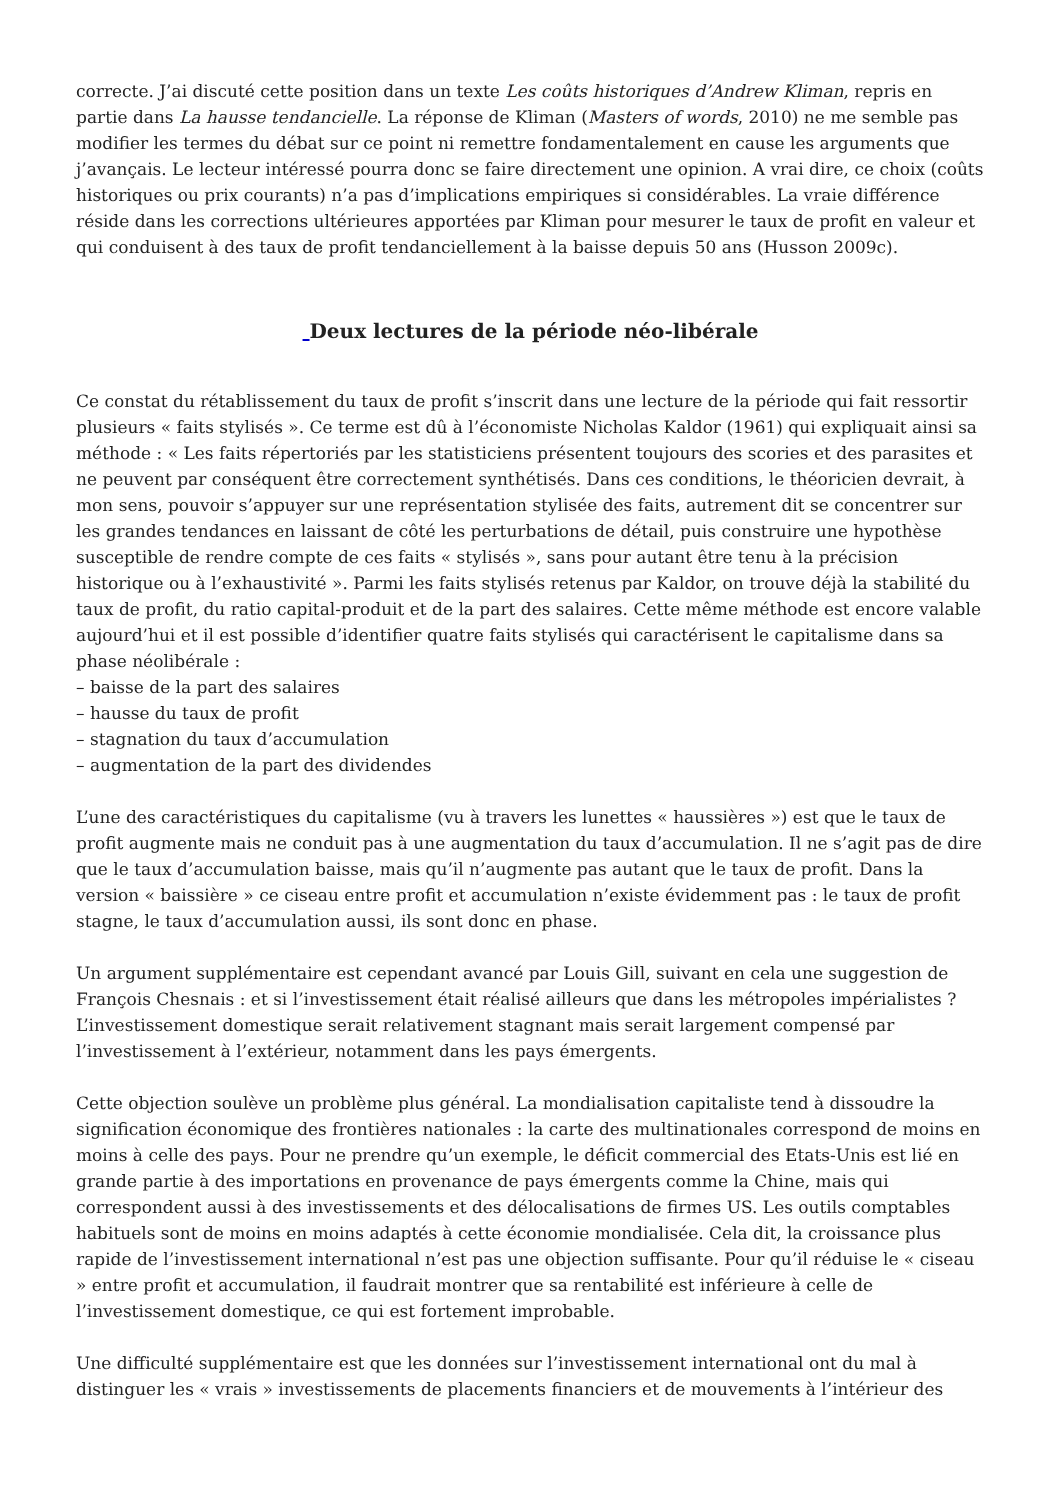correcte. J’ai discuté cette position dans un texte Les coûts historiques d’Andrew Kliman, repris en partie dans La hausse tendancielle. La réponse de Kliman (Masters of words, 2010) ne me semble pas modifier les termes du débat sur ce point ni remettre fondamentalement en cause les arguments que j’avançais. Le lecteur intéressé pourra donc se faire directement une opinion. A vrai dire, ce choix (coûts historiques ou prix courants) n’a pas d’implications empiriques si considérables. La vraie différence réside dans les corrections ultérieures apportées par Kliman pour mesurer le taux de profit en valeur et qui conduisent à des taux de profit tendanciellement à la baisse depuis 50 ans (Husson 2009c).
Deux lectures de la période néo-libérale
Ce constat du rétablissement du taux de profit s’inscrit dans une lecture de la période qui fait ressortir plusieurs « faits stylisés ». Ce terme est dû à l’économiste Nicholas Kaldor (1961) qui expliquait ainsi sa méthode : « Les faits répertoriés par les statisticiens présentent toujours des scories et des parasites et ne peuvent par conséquent être correctement synthétisés. Dans ces conditions, le théoricien devrait, à mon sens, pouvoir s’appuyer sur une représentation stylisée des faits, autrement dit se concentrer sur les grandes tendances en laissant de côté les perturbations de détail, puis construire une hypothèse susceptible de rendre compte de ces faits « stylisés », sans pour autant être tenu à la précision historique ou à l’exhaustivité ». Parmi les faits stylisés retenus par Kaldor, on trouve déjà la stabilité du taux de profit, du ratio capital-produit et de la part des salaires. Cette même méthode est encore valable aujourd’hui et il est possible d’identifier quatre faits stylisés qui caractérisent le capitalisme dans sa phase néolibérale :
– baisse de la part des salaires
– hausse du taux de profit
– stagnation du taux d’accumulation
– augmentation de la part des dividendes
L’une des caractéristiques du capitalisme (vu à travers les lunettes « haussières ») est que le taux de profit augmente mais ne conduit pas à une augmentation du taux d’accumulation. Il ne s’agit pas de dire que le taux d’accumulation baisse, mais qu’il n’augmente pas autant que le taux de profit. Dans la version « baissière » ce ciseau entre profit et accumulation n’existe évidemment pas : le taux de profit stagne, le taux d’accumulation aussi, ils sont donc en phase.
Un argument supplémentaire est cependant avancé par Louis Gill, suivant en cela une suggestion de François Chesnais : et si l’investissement était réalisé ailleurs que dans les métropoles impérialistes ? L’investissement domestique serait relativement stagnant mais serait largement compensé par l’investissement à l’extérieur, notamment dans les pays émergents.
Cette objection soulève un problème plus général. La mondialisation capitaliste tend à dissoudre la signification économique des frontières nationales : la carte des multinationales correspond de moins en moins à celle des pays. Pour ne prendre qu’un exemple, le déficit commercial des Etats-Unis est lié en grande partie à des importations en provenance de pays émergents comme la Chine, mais qui correspondent aussi à des investissements et des délocalisations de firmes US. Les outils comptables habituels sont de moins en moins adaptés à cette économie mondialisée. Cela dit, la croissance plus rapide de l’investissement international n’est pas une objection suffisante. Pour qu’il réduise le « ciseau » entre profit et accumulation, il faudrait montrer que sa rentabilité est inférieure à celle de l’investissement domestique, ce qui est fortement improbable.
Une difficulté supplémentaire est que les données sur l’investissement international ont du mal à distinguer les « vrais » investissements de placements financiers et de mouvements à l’intérieur des